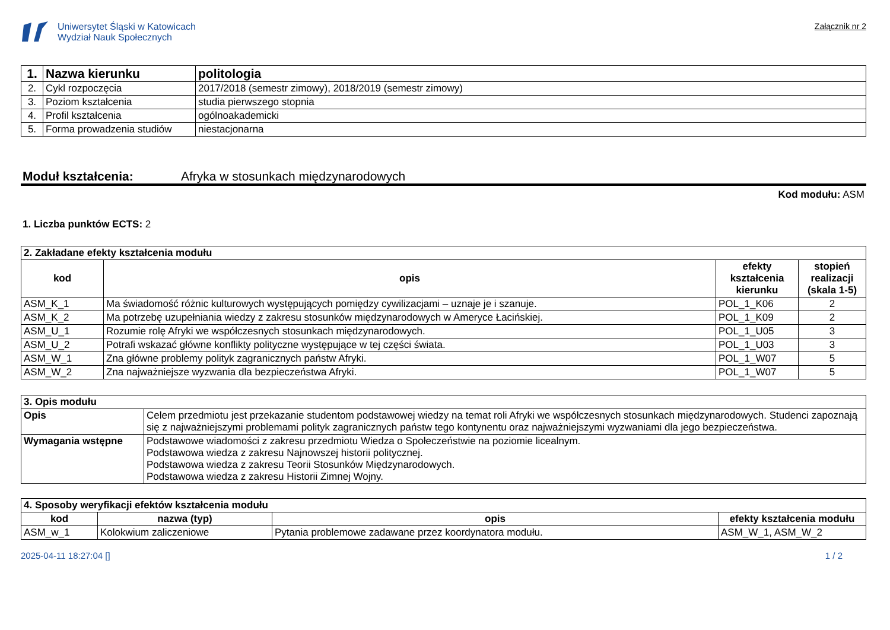Uniwersytet Śląski w Katowicach
Wydział Nauk Społecznych
Załącznik nr 2
| 1. | Nazwa kierunku | politologia |
| 2. | Cykl rozpoczęcia | 2017/2018 (semestr zimowy), 2018/2019 (semestr zimowy) |
| 3. | Poziom kształcenia | studia pierwszego stopnia |
| 4. | Profil kształcenia | ogólnoakademicki |
| 5. | Forma prowadzenia studiów | niestacjonarna |
Moduł kształcenia: Afryka w stosunkach międzynarodowych
Kod modułu: ASM
1. Liczba punktów ECTS: 2
| 2. Zakładane efekty kształcenia modułu | | | |
| kod | opis | efekty kształcenia kierunku | stopień realizacji (skala 1-5) |
| ASM_K_1 | Ma świadomość różnic kulturowych występujących pomiędzy cywilizacjami – uznaje je i szanuje. | POL_1_K06 | 2 |
| ASM_K_2 | Ma potrzebę uzupełniania wiedzy z zakresu stosunków międzynarodowych w Ameryce Łacińskiej. | POL_1_K09 | 2 |
| ASM_U_1 | Rozumie rolę Afryki we współczesnych stosunkach międzynarodowych. | POL_1_U05 | 3 |
| ASM_U_2 | Potrafi wskazać główne konflikty polityczne występujące w tej części świata. | POL_1_U03 | 3 |
| ASM_W_1 | Zna główne problemy polityk zagranicznych państw Afryki. | POL_1_W07 | 5 |
| ASM_W_2 | Zna najważniejsze wyzwania dla bezpieczeństwa Afryki. | POL_1_W07 | 5 |
| 3. Opis modułu | |
| Opis | Celem przedmiotu jest przekazanie studentom podstawowej wiedzy na temat roli Afryki we współczesnych stosunkach międzynarodowych. Studenci zapoznają się z najważniejszymi problemami polityk zagranicznych państw tego kontynentu oraz najważniejszymi wyzwaniami dla jego bezpieczeństwa. |
| Wymagania wstępne | Podstawowe wiadomości z zakresu przedmiotu Wiedza o Społeczeństwie na poziomie licealnym. Podstawowa wiedza z zakresu Najnowszej historii politycznej. Podstawowa wiedza z zakresu Teorii Stosunków Międzynarodowych. Podstawowa wiedza z zakresu Historii Zimnej Wojny. |
| 4. Sposoby weryfikacji efektów kształcenia modułu | | | |
| kod | nazwa (typ) | opis | efekty kształcenia modułu |
| ASM_w_1 | Kolokwium zaliczeniowe | Pytania problemowe zadawane przez koordynatora modułu. | ASM_W_1, ASM_W_2 |
2025-04-11 18:27:04 [] 1 / 2